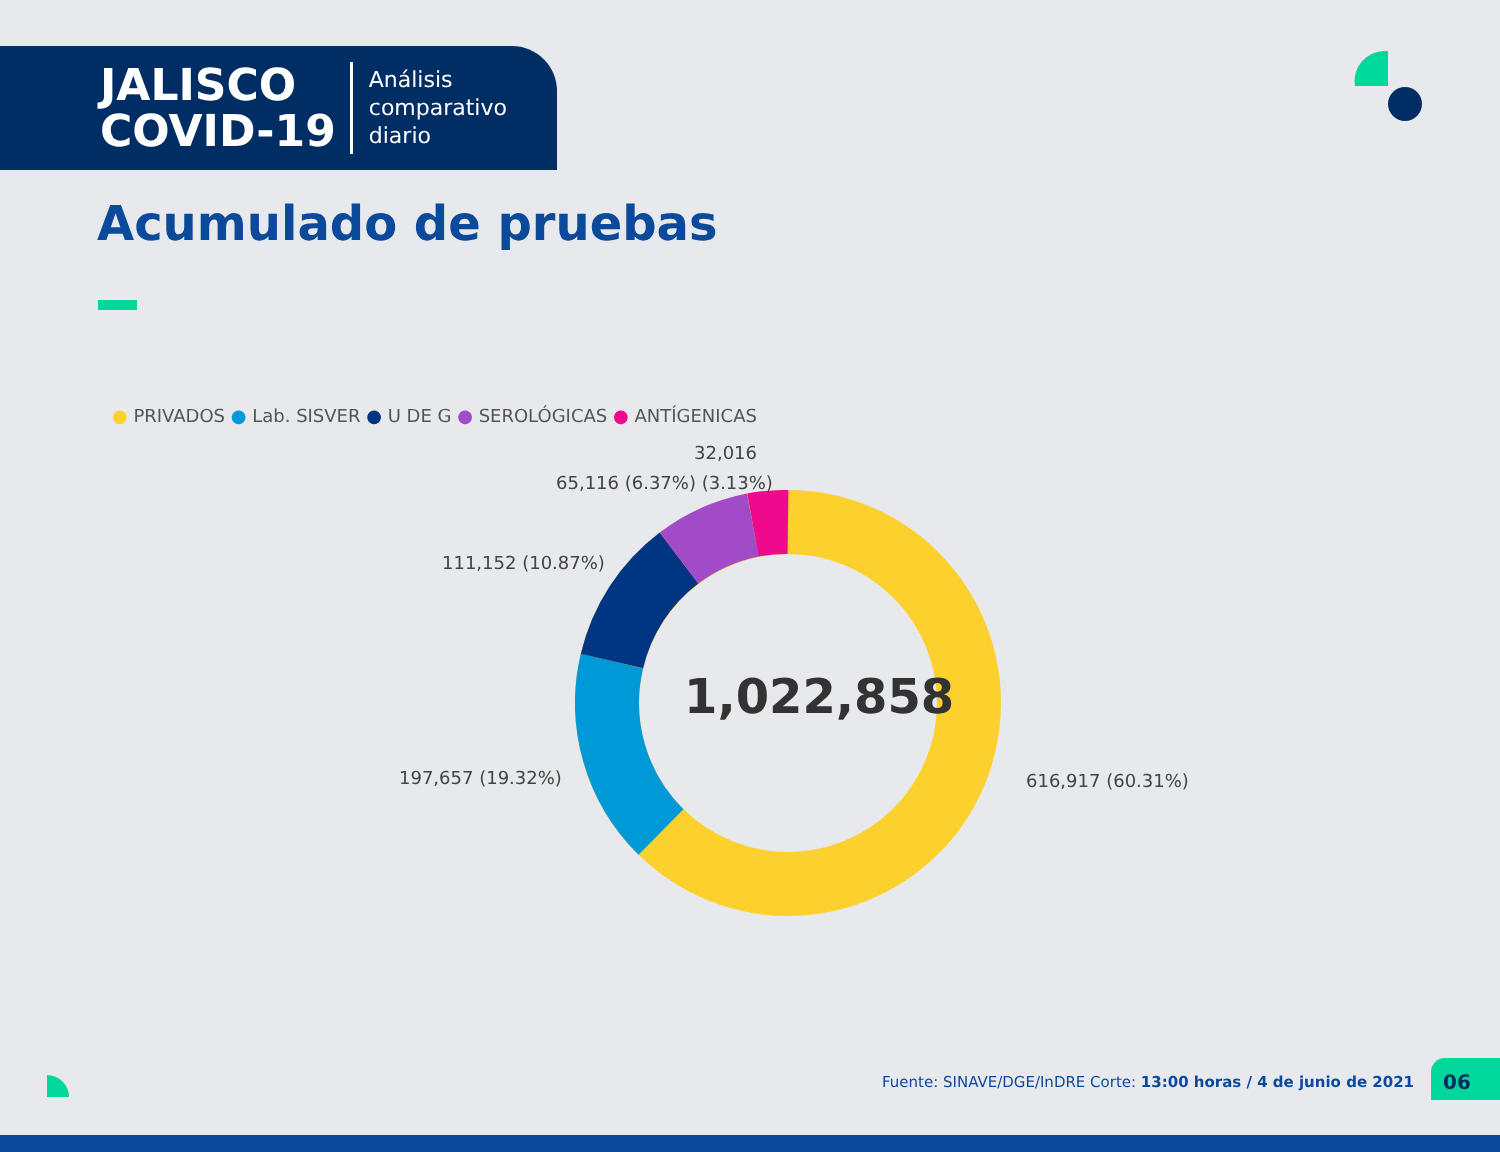JALISCO
COVID-19
Análisis
comparativo
diario
Acumulado de pruebas
● PRIVADOS ● Lab. SISVER ● U DE G ● SEROLÓGICAS ● ANTÍGENICAS
1,022,858
32,016
65,116 (6.37%) (3.13%)
111,152 (10.87%)
197,657 (19.32%) 616,917 (60.31%)
Fuente: SINAVE/DGE/InDRE Corte: 13:00 horas / 4 de junio de 2021
06